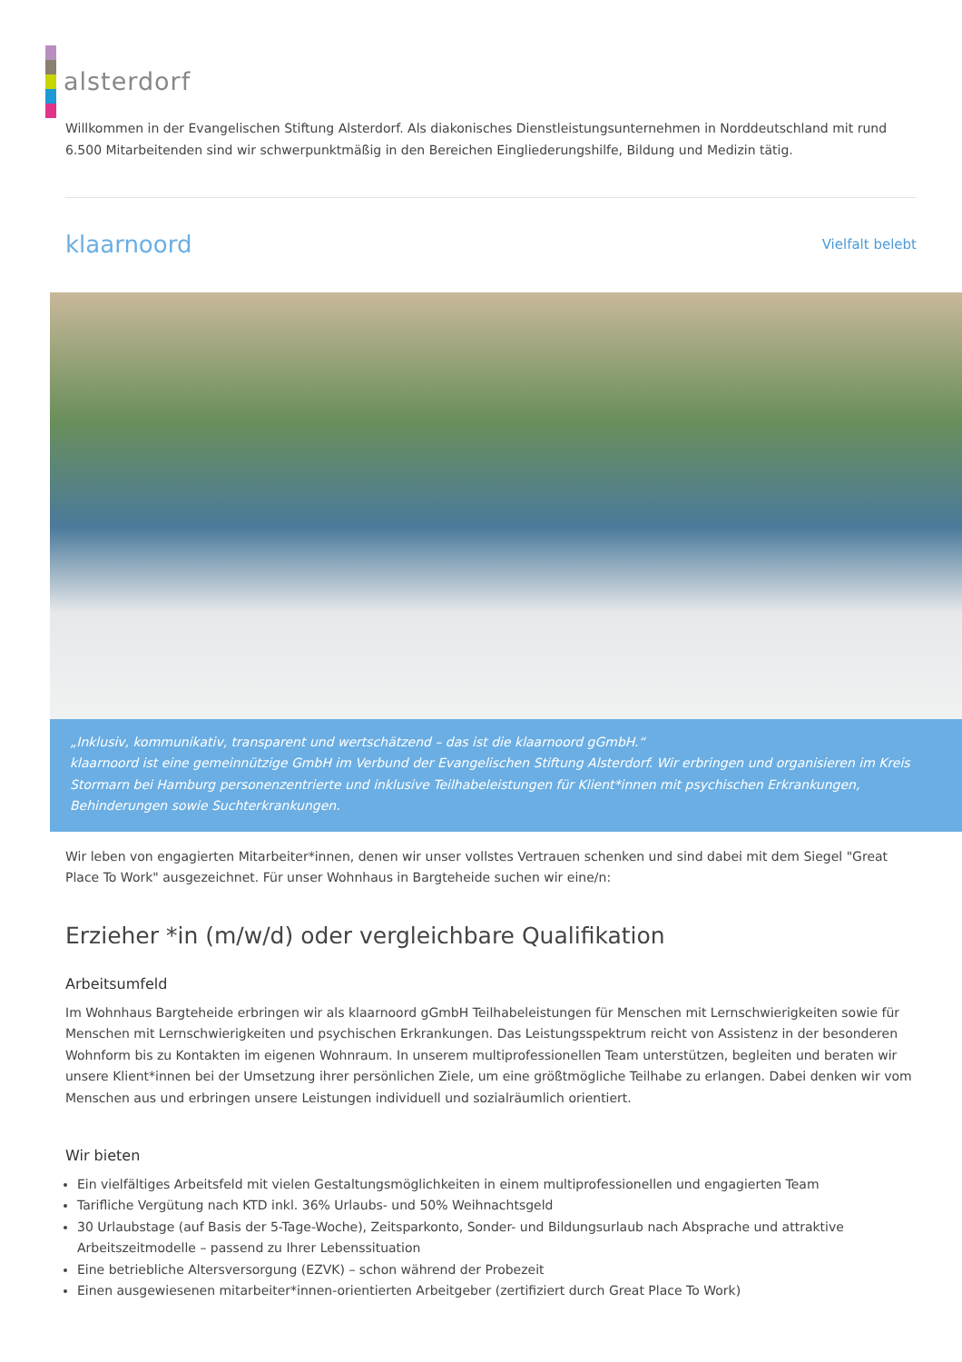alsterdorf
Willkommen in der Evangelischen Stiftung Alsterdorf. Als diakonisches Dienstleistungsunternehmen in Norddeutschland mit rund 6.500 Mitarbeitenden sind wir schwerpunktmäßig in den Bereichen Eingliederungshilfe, Bildung und Medizin tätig.
klaarnoord Vielfalt belebt
„Inklusiv, kommunikativ, transparent und wertschätzend – das ist die klaarnoord gGmbH.“
klaarnoord ist eine gemeinnützige GmbH im Verbund der Evangelischen Stiftung Alsterdorf. Wir erbringen und organisieren im Kreis Stormarn bei Hamburg personenzentrierte und inklusive Teilhabeleistungen für Klient*innen mit psychischen Erkrankungen, Behinderungen sowie Suchterkrankungen.
Wir leben von engagierten Mitarbeiter*innen, denen wir unser vollstes Vertrauen schenken und sind dabei mit dem Siegel "Great Place To Work" ausgezeichnet. Für unser Wohnhaus in Bargteheide suchen wir eine/n:
Erzieher *in (m/w/d) oder vergleichbare Qualifikation
Arbeitsumfeld
Im Wohnhaus Bargteheide erbringen wir als klaarnoord gGmbH Teilhabeleistungen für Menschen mit Lernschwierigkeiten sowie für Menschen mit Lernschwierigkeiten und psychischen Erkrankungen. Das Leistungsspektrum reicht von Assistenz in der besonderen Wohnform bis zu Kontakten im eigenen Wohnraum. In unserem multiprofessionellen Team unterstützen, begleiten und beraten wir unsere Klient*innen bei der Umsetzung ihrer persönlichen Ziele, um eine größtmögliche Teilhabe zu erlangen. Dabei denken wir vom Menschen aus und erbringen unsere Leistungen individuell und sozialräumlich orientiert.
Wir bieten
Ein vielfältiges Arbeitsfeld mit vielen Gestaltungsmöglichkeiten in einem multiprofessionellen und engagierten Team
Tarifliche Vergütung nach KTD inkl. 36% Urlaubs- und 50% Weihnachtsgeld
30 Urlaubstage (auf Basis der 5-Tage-Woche), Zeitsparkonto, Sonder- und Bildungsurlaub nach Absprache und attraktive Arbeitszeitmodelle – passend zu Ihrer Lebenssituation
Eine betriebliche Altersversorgung (EZVK) – schon während der Probezeit
Einen ausgewiesenen mitarbeiter*innen-orientierten Arbeitgeber (zertifiziert durch Great Place To Work)